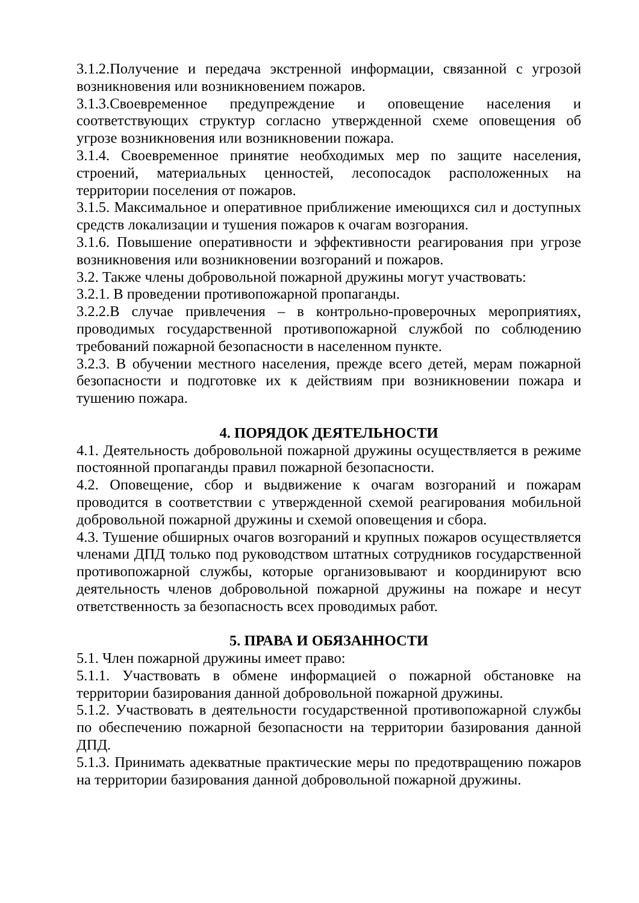3.1.2.Получение и передача экстренной информации, связанной с угрозой возникновения или возникновением пожаров.
3.1.3.Своевременное предупреждение и оповещение населения и соответствующих структур согласно утвержденной схеме оповещения об угрозе возникновения или возникновении пожара.
3.1.4. Своевременное принятие необходимых мер по защите населения, строений, материальных ценностей, лесопосадок расположенных на территории поселения от пожаров.
3.1.5. Максимальное и оперативное приближение имеющихся сил и доступных средств локализации и тушения пожаров к очагам возгорания.
3.1.6. Повышение оперативности и эффективности реагирования при угрозе возникновения или возникновении возгораний и пожаров.
3.2. Также члены добровольной пожарной дружины могут участвовать:
3.2.1. В проведении противопожарной пропаганды.
3.2.2.В случае привлечения – в контрольно-проверочных мероприятиях, проводимых государственной противопожарной службой по соблюдению требований пожарной безопасности в населенном пункте.
3.2.3. В обучении местного населения, прежде всего детей, мерам пожарной безопасности и подготовке их к действиям при возникновении пожара и тушению пожара.
4. ПОРЯДОК ДЕЯТЕЛЬНОСТИ
4.1. Деятельность добровольной пожарной дружины осуществляется в режиме постоянной пропаганды правил пожарной безопасности.
4.2. Оповещение, сбор и выдвижение к очагам возгораний и пожарам проводится в соответствии с утвержденной схемой реагирования мобильной добровольной пожарной дружины и схемой оповещения и сбора.
4.3. Тушение обширных очагов возгораний и крупных пожаров осуществляется членами ДПД только под руководством штатных сотрудников государственной противопожарной службы, которые организовывают и координируют всю деятельность членов добровольной пожарной дружины на пожаре и несут ответственность за безопасность всех проводимых работ.
5. ПРАВА И ОБЯЗАННОСТИ
5.1. Член пожарной дружины имеет право:
5.1.1. Участвовать в обмене информацией о пожарной обстановке на территории базирования данной добровольной пожарной дружины.
5.1.2. Участвовать в деятельности государственной противопожарной службы по обеспечению пожарной безопасности на территории базирования данной ДПД.
5.1.3. Принимать адекватные практические меры по предотвращению пожаров на территории базирования данной добровольной пожарной дружины.